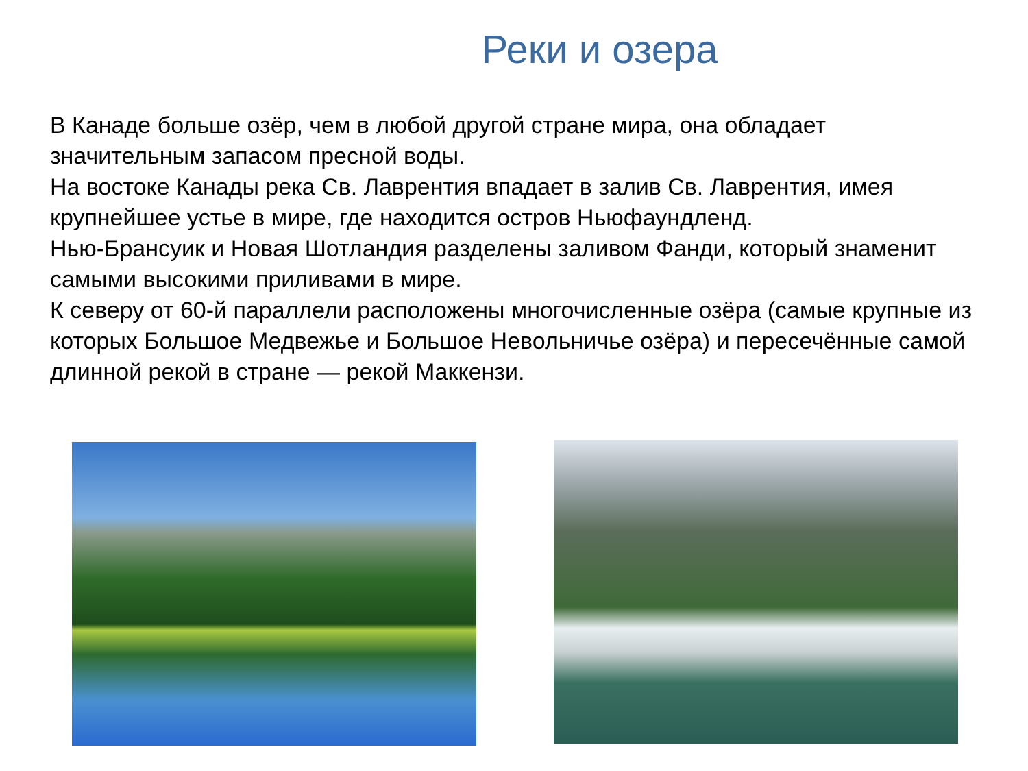Реки и озера
В Канаде больше озёр, чем в любой другой стране мира, она обладает значительным запасом пресной воды.
На востоке Канады река Св. Лаврентия впадает в залив Св. Лаврентия, имея крупнейшее устье в мире, где находится остров Ньюфаундленд.
Нью-Брансуик и Новая Шотландия разделены заливом Фанди, который знаменит самыми высокими приливами в мире.
К северу от 60-й параллели расположены многочисленные озёра (самые крупные из которых Большое Медвежье и Большое Невольничье озёра) и пересечённые самой длинной рекой в стране — рекой Маккензи.